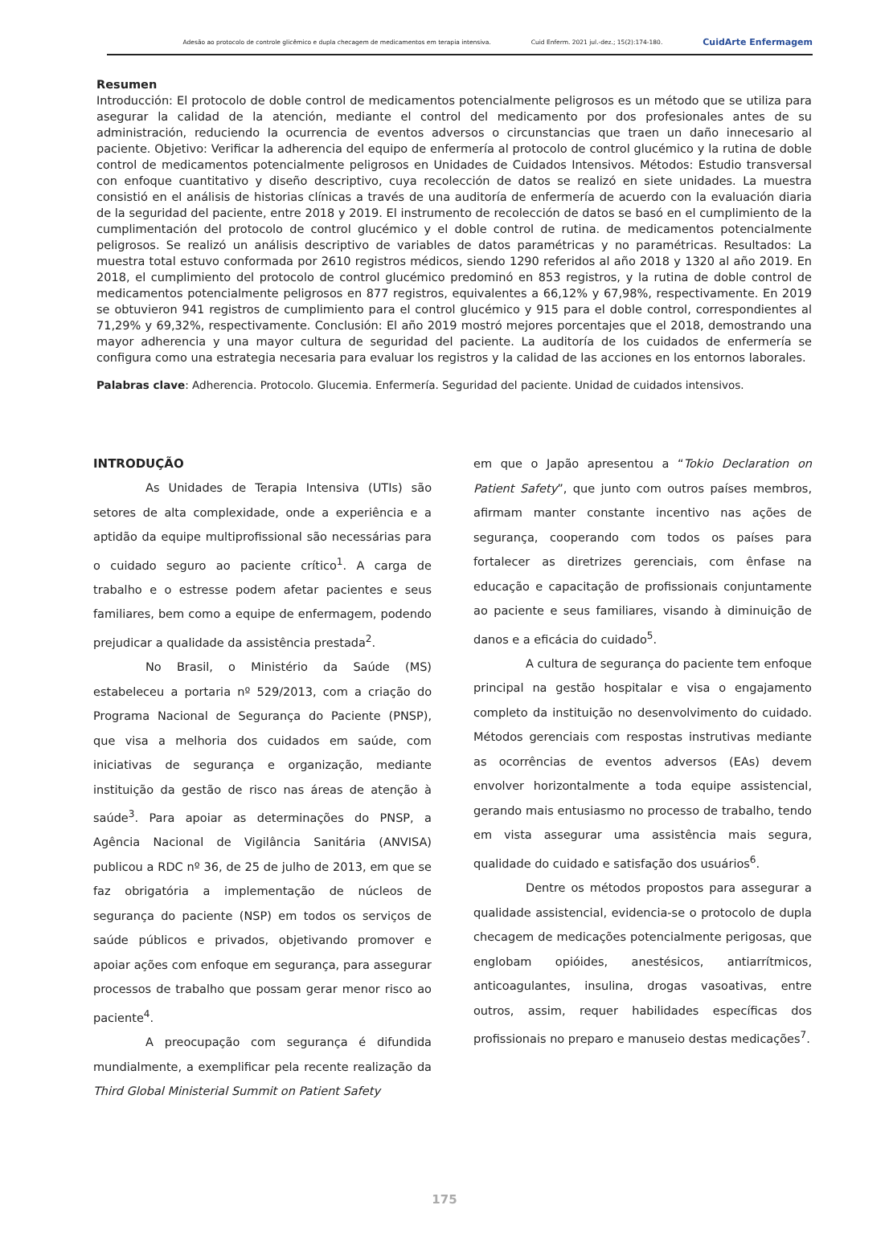Adesão ao protocolo de controle glicêmico e dupla checagem de medicamentos em terapia intensiva. Cuid Enferm. 2021 jul.-dez.; 15(2):174-180. CuidArte Enfermagem
Resumen
Introducción: El protocolo de doble control de medicamentos potencialmente peligrosos es un método que se utiliza para asegurar la calidad de la atención, mediante el control del medicamento por dos profesionales antes de su administración, reduciendo la ocurrencia de eventos adversos o circunstancias que traen un daño innecesario al paciente. Objetivo: Verificar la adherencia del equipo de enfermería al protocolo de control glucémico y la rutina de doble control de medicamentos potencialmente peligrosos en Unidades de Cuidados Intensivos. Métodos: Estudio transversal con enfoque cuantitativo y diseño descriptivo, cuya recolección de datos se realizó en siete unidades. La muestra consistió en el análisis de historias clínicas a través de una auditoría de enfermería de acuerdo con la evaluación diaria de la seguridad del paciente, entre 2018 y 2019. El instrumento de recolección de datos se basó en el cumplimiento de la cumplimentación del protocolo de control glucémico y el doble control de rutina. de medicamentos potencialmente peligrosos. Se realizó un análisis descriptivo de variables de datos paramétricas y no paramétricas. Resultados: La muestra total estuvo conformada por 2610 registros médicos, siendo 1290 referidos al año 2018 y 1320 al año 2019. En 2018, el cumplimiento del protocolo de control glucémico predominó en 853 registros, y la rutina de doble control de medicamentos potencialmente peligrosos en 877 registros, equivalentes a 66,12% y 67,98%, respectivamente. En 2019 se obtuvieron 941 registros de cumplimiento para el control glucémico y 915 para el doble control, correspondientes al 71,29% y 69,32%, respectivamente. Conclusión: El año 2019 mostró mejores porcentajes que el 2018, demostrando una mayor adherencia y una mayor cultura de seguridad del paciente. La auditoría de los cuidados de enfermería se configura como una estrategia necesaria para evaluar los registros y la calidad de las acciones en los entornos laborales.
Palabras clave: Adherencia. Protocolo. Glucemia. Enfermería. Seguridad del paciente. Unidad de cuidados intensivos.
INTRODUÇÃO
As Unidades de Terapia Intensiva (UTIs) são setores de alta complexidade, onde a experiência e a aptidão da equipe multiprofissional são necessárias para o cuidado seguro ao paciente crítico<sup>1</sup>. A carga de trabalho e o estresse podem afetar pacientes e seus familiares, bem como a equipe de enfermagem, podendo prejudicar a qualidade da assistência prestada<sup>2</sup>.
No Brasil, o Ministério da Saúde (MS) estabeleceu a portaria nº 529/2013, com a criação do Programa Nacional de Segurança do Paciente (PNSP), que visa a melhoria dos cuidados em saúde, com iniciativas de segurança e organização, mediante instituição da gestão de risco nas áreas de atenção à saúde<sup>3</sup>. Para apoiar as determinações do PNSP, a Agência Nacional de Vigilância Sanitária (ANVISA) publicou a RDC nº 36, de 25 de julho de 2013, em que se faz obrigatória a implementação de núcleos de segurança do paciente (NSP) em todos os serviços de saúde públicos e privados, objetivando promover e apoiar ações com enfoque em segurança, para assegurar processos de trabalho que possam gerar menor risco ao paciente<sup>4</sup>.
A preocupação com segurança é difundida mundialmente, a exemplificar pela recente realização da Third Global Ministerial Summit on Patient Safety
em que o Japão apresentou a “Tokio Declaration on Patient Safety”, que junto com outros países membros, afirmam manter constante incentivo nas ações de segurança, cooperando com todos os países para fortalecer as diretrizes gerenciais, com ênfase na educação e capacitação de profissionais conjuntamente ao paciente e seus familiares, visando à diminuição de danos e a eficácia do cuidado<sup>5</sup>.
A cultura de segurança do paciente tem enfoque principal na gestão hospitalar e visa o engajamento completo da instituição no desenvolvimento do cuidado. Métodos gerenciais com respostas instrutivas mediante as ocorrências de eventos adversos (EAs) devem envolver horizontalmente a toda equipe assistencial, gerando mais entusiasmo no processo de trabalho, tendo em vista assegurar uma assistência mais segura, qualidade do cuidado e satisfação dos usuários<sup>6</sup>.
Dentre os métodos propostos para assegurar a qualidade assistencial, evidencia-se o protocolo de dupla checagem de medicações potencialmente perigosas, que englobam opióides, anestésicos, antiarrítmicos, anticoagulantes, insulina, drogas vasoativas, entre outros, assim, requer habilidades específicas dos profissionais no preparo e manuseio destas medicações<sup>7</sup>.
175